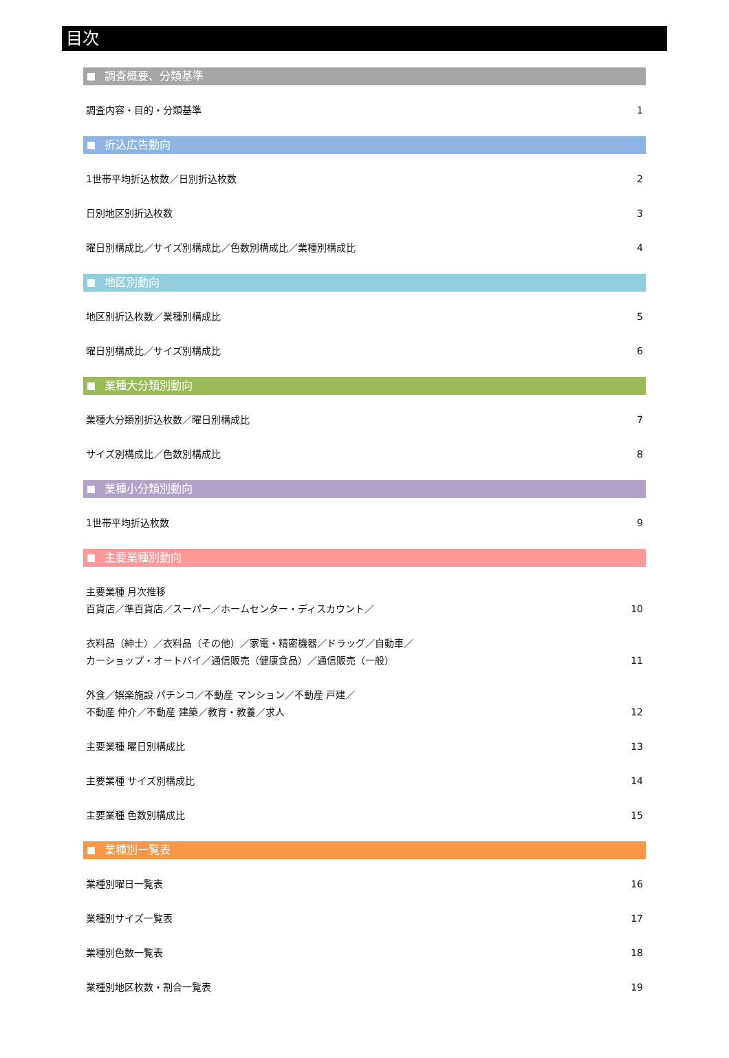目次
調査概要、分類基準
調査内容・目的・分類基準 1
折込広告動向
1世帯平均折込枚数／日別折込枚数 2
日別地区別折込枚数 3
曜日別構成比／サイズ別構成比／色数別構成比／業種別構成比
4
地区別動向
地区別折込枚数／業種別構成比 5
曜日別構成比／サイズ別構成比 6
業種大分類別動向
業種大分類別折込枚数／曜日別構成比 7
サイズ別構成比／色数別構成比 8
業種小分類別動向
1世帯平均折込枚数 9
主要業種別動向
主要業種 月次推移
百貨店／準百貨店／スーパー／ホームセンター・ディスカウント／
10
衣料品（紳士）／衣料品（その他）／家電・精密機器／ドラッグ／自動車／
カーショップ・オートバイ／通信販売（健康食品）／通信販売（一般）
11
外食／娯楽施設 パチンコ／不動産 マンション／不動産 戸建／
不動産 仲介／不動産 建築／教育・教養／求人
12
主要業種 曜日別構成比 13
主要業種 サイズ別構成比 14
主要業種 色数別構成比 15
業種別一覧表
業種別曜日一覧表 16
業種別サイズ一覧表 17
業種別色数一覧表 18
業種別地区枚数・割合一覧表 19